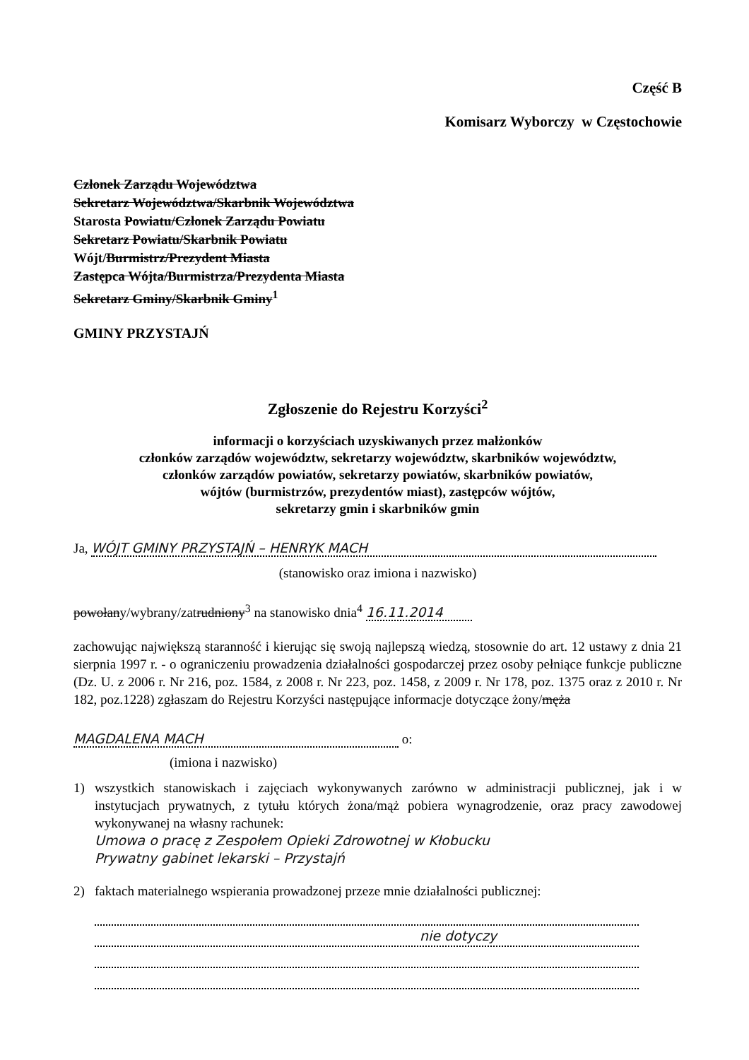Część B
Komisarz Wyborczy w Częstochowie
Członek Zarządu Województwa
Sekretarz Województwa/Skarbnik Województwa
Starosta Powiatu/Członek Zarządu Powiatu
Sekretarz Powiatu/Skarbnik Powiatu
Wójt/Burmistrz/Prezydent Miasta
Zastępca Wójta/Burmistrza/Prezydenta Miasta
Sekretarz Gminy/Skarbnik Gminy<sup>1</sup>
GMINY PRZYSTAJŃ
Zgłoszenie do Rejestru Korzyści<sup>2</sup>
informacji o korzyściach uzyskiwanych przez małżonków
członków zarządów województw, sekretarzy województw, skarbników województw,
członków zarządów powiatów, sekretarzy powiatów, skarbników powiatów,
wójtów (burmistrzów, prezydentów miast), zastępców wójtów,
sekretarzy gmin i skarbników gmin
Ja, WÓJT GMINY PRZYSTAJŃ – HENRYK MACH
(stanowisko oraz imiona i nazwisko)
powołany/wybrany/zatrudniony<sup>3</sup> na stanowisko dnia<sup>4</sup> 16.11.2014
zachowując największą staranność i kierując się swoją najlepszą wiedzą, stosownie do art. 12 ustawy z dnia 21 sierpnia 1997 r. - o ograniczeniu prowadzenia działalności gospodarczej przez osoby pełniące funkcje publiczne (Dz. U. z 2006 r. Nr 216, poz. 1584, z 2008 r. Nr 223, poz. 1458, z 2009 r. Nr 178, poz. 1375 oraz z 2010 r. Nr 182, poz.1228) zgłaszam do Rejestru Korzyści następujące informacje dotyczące żony/męża
MAGDALENA MACH o:
(imiona i nazwisko)
1) wszystkich stanowiskach i zajęciach wykonywanych zarówno w administracji publicznej, jak i w instytucjach prywatnych, z tytułu których żona/mąż pobiera wynagrodzenie, oraz pracy zawodowej wykonywanej na własny rachunek:
Umowa o pracę z Zespołem Opieki Zdrowotnej w Kłobucku
Prywatny gabinet lekarski – Przystajń
2) faktach materialnego wspierania prowadzonej przeze mnie działalności publicznej:
nie dotyczy